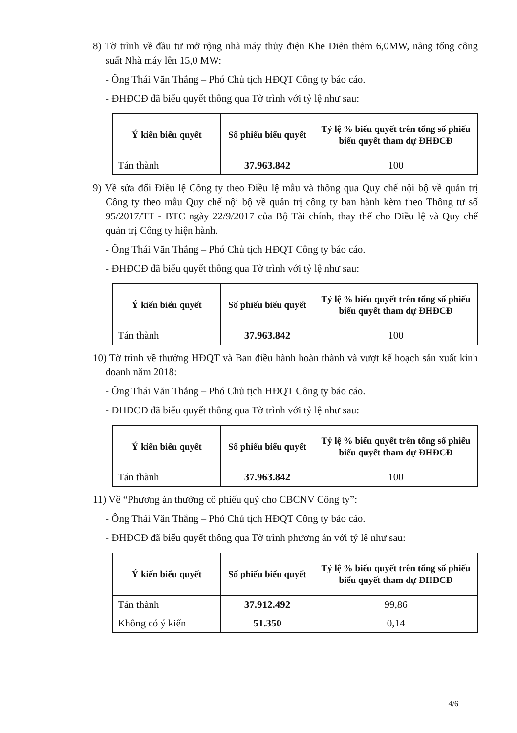8) Tờ trình về đầu tư mở rộng nhà máy thủy điện Khe Diên thêm 6,0MW, nâng tổng công suất Nhà máy lên 15,0 MW:
- Ông Thái Văn Thắng – Phó Chủ tịch HĐQT Công ty báo cáo.
- ĐHĐCĐ đã biểu quyết thông qua Tờ trình với tỷ lệ như sau:
| Ý kiến biểu quyết | Số phiếu biểu quyết | Tỷ lệ % biểu quyết trên tổng số phiếu biểu quyết tham dự ĐHĐCĐ |
| --- | --- | --- |
| Tán thành | 37.963.842 | 100 |
9) Về sửa đổi Điều lệ Công ty theo Điều lệ mẫu và thông qua Quy chế nội bộ về quản trị Công ty theo mẫu Quy chế nội bộ về quản trị công ty ban hành kèm theo Thông tư số 95/2017/TT - BTC ngày 22/9/2017 của Bộ Tài chính, thay thế cho Điều lệ và Quy chế quản trị Công ty hiện hành.
- Ông Thái Văn Thắng – Phó Chủ tịch HĐQT Công ty báo cáo.
- ĐHĐCĐ đã biểu quyết thông qua Tờ trình với tỷ lệ như sau:
| Ý kiến biểu quyết | Số phiếu biểu quyết | Tỷ lệ % biểu quyết trên tổng số phiếu biểu quyết tham dự ĐHĐCĐ |
| --- | --- | --- |
| Tán thành | 37.963.842 | 100 |
10) Tờ trình về thưởng HĐQT và Ban điều hành hoàn thành và vượt kế hoạch sản xuất kinh doanh năm 2018:
- Ông Thái Văn Thắng – Phó Chủ tịch HĐQT Công ty báo cáo.
- ĐHĐCĐ đã biểu quyết thông qua Tờ trình với tỷ lệ như sau:
| Ý kiến biểu quyết | Số phiếu biểu quyết | Tỷ lệ % biểu quyết trên tổng số phiếu biểu quyết tham dự ĐHĐCĐ |
| --- | --- | --- |
| Tán thành | 37.963.842 | 100 |
11) Về “Phương án thưởng cổ phiếu quỹ cho CBCNV Công ty”:
- Ông Thái Văn Thắng – Phó Chủ tịch HĐQT Công ty báo cáo.
- ĐHĐCĐ đã biểu quyết thông qua Tờ trình phương án với tỷ lệ như sau:
| Ý kiến biểu quyết | Số phiếu biểu quyết | Tỷ lệ % biểu quyết trên tổng số phiếu biểu quyết tham dự ĐHĐCĐ |
| --- | --- | --- |
| Tán thành | 37.912.492 | 99,86 |
| Không có ý kiến | 51.350 | 0,14 |
4/6